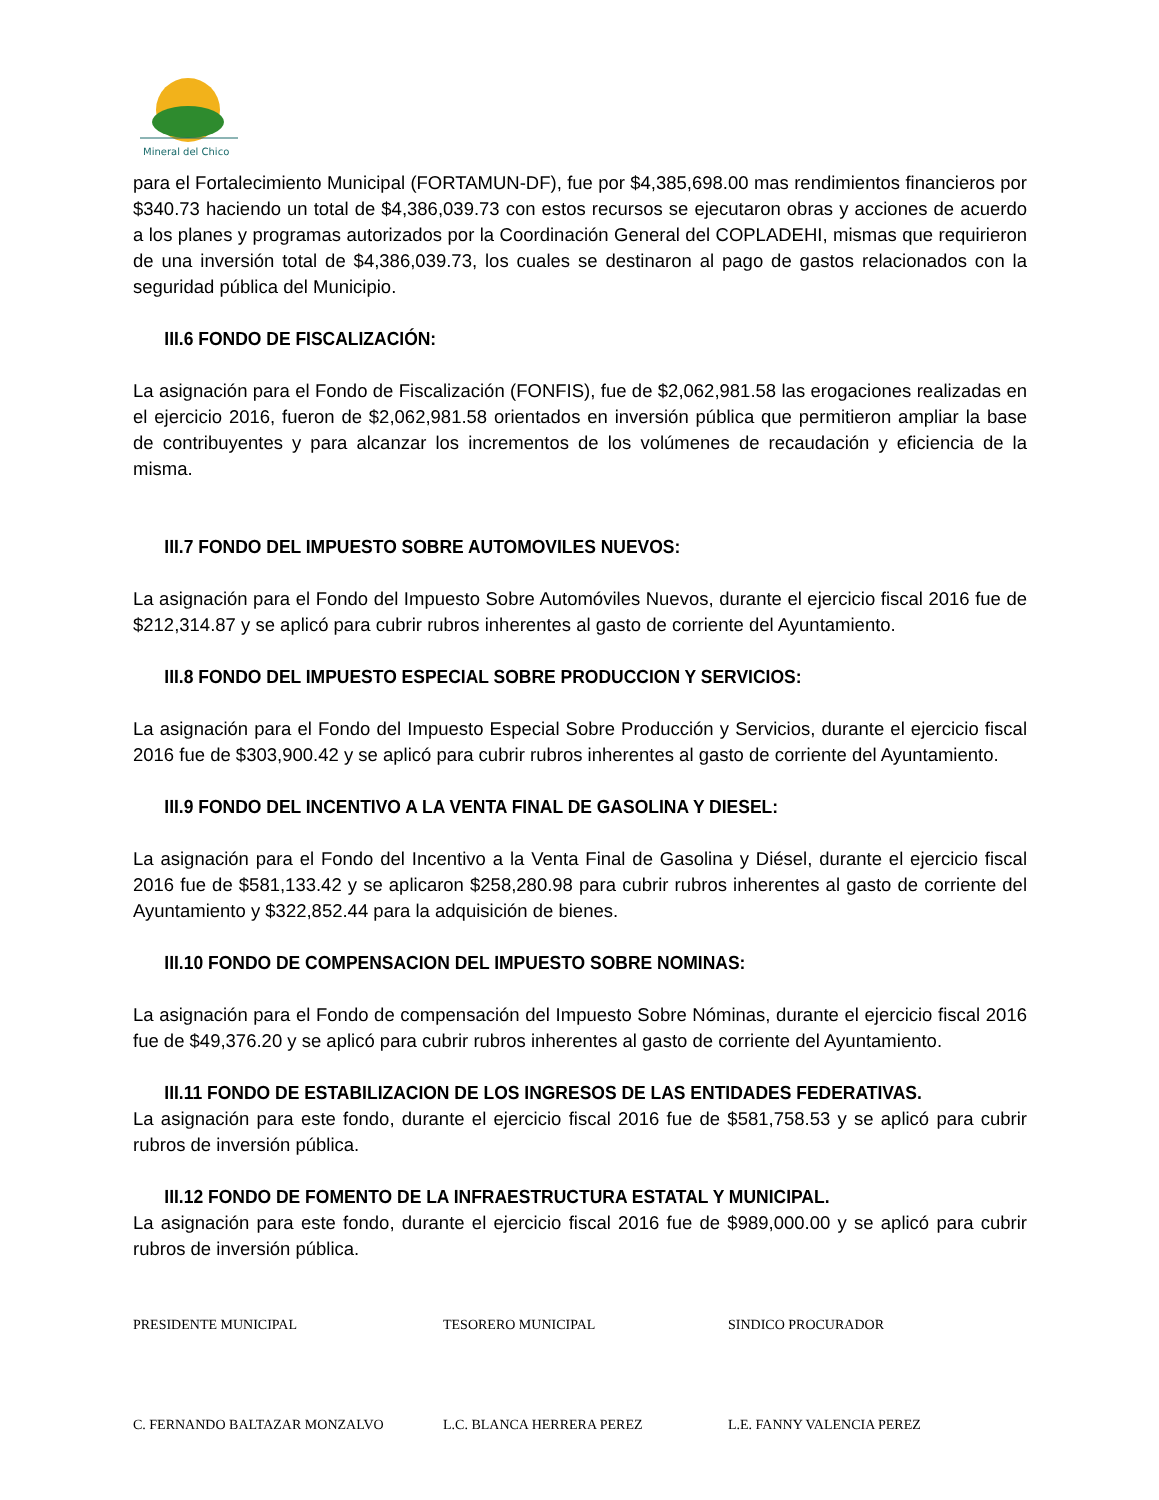Mineral del Chico
para el Fortalecimiento Municipal (FORTAMUN-DF), fue por $4,385,698.00 mas rendimientos financieros por $340.73 haciendo un total de $4,386,039.73 con estos recursos se ejecutaron obras y acciones de acuerdo a los planes y programas autorizados por la Coordinación General del COPLADEHI, mismas que requirieron de una inversión total de $4,386,039.73, los cuales se destinaron al pago de gastos relacionados con la seguridad pública del Municipio.
III.6 FONDO DE FISCALIZACIÓN:
La asignación para el Fondo de Fiscalización (FONFIS), fue de $2,062,981.58 las erogaciones realizadas en el ejercicio 2016, fueron de $2,062,981.58 orientados en inversión pública que permitieron ampliar la base de contribuyentes y para alcanzar los incrementos de los volúmenes de recaudación y eficiencia de la misma.
III.7 FONDO DEL IMPUESTO SOBRE AUTOMOVILES NUEVOS:
La asignación para el Fondo del Impuesto Sobre Automóviles Nuevos, durante el ejercicio fiscal 2016 fue de $212,314.87 y se aplicó para cubrir rubros inherentes al gasto de corriente del Ayuntamiento.
III.8 FONDO DEL IMPUESTO ESPECIAL SOBRE PRODUCCION Y SERVICIOS:
La asignación para el Fondo del Impuesto Especial Sobre Producción y Servicios, durante el ejercicio fiscal 2016 fue de $303,900.42 y se aplicó para cubrir rubros inherentes al gasto de corriente del Ayuntamiento.
III.9 FONDO DEL INCENTIVO A LA VENTA FINAL DE GASOLINA Y DIESEL:
La asignación para el Fondo del Incentivo a la Venta Final de Gasolina y Diésel, durante el ejercicio fiscal 2016 fue de $581,133.42 y se aplicaron $258,280.98 para cubrir rubros inherentes al gasto de corriente del Ayuntamiento y $322,852.44 para la adquisición de bienes.
III.10 FONDO DE COMPENSACION DEL IMPUESTO SOBRE NOMINAS:
La asignación para el Fondo de compensación del Impuesto Sobre Nóminas, durante el ejercicio fiscal 2016 fue de $49,376.20 y se aplicó para cubrir rubros inherentes al gasto de corriente del Ayuntamiento.
III.11 FONDO DE ESTABILIZACION DE LOS INGRESOS DE LAS ENTIDADES FEDERATIVAS.
La asignación para este fondo, durante el ejercicio fiscal 2016 fue de $581,758.53 y se aplicó para cubrir rubros de inversión pública.
III.12 FONDO DE FOMENTO DE LA INFRAESTRUCTURA ESTATAL Y MUNICIPAL.
La asignación para este fondo, durante el ejercicio fiscal 2016 fue de $989,000.00 y se aplicó para cubrir rubros de inversión pública.
PRESIDENTE MUNICIPAL TESORERO MUNICIPAL SINDICO PROCURADOR
C. FERNANDO BALTAZAR MONZALVO L.C. BLANCA HERRERA PEREZ L.E. FANNY VALENCIA PEREZ